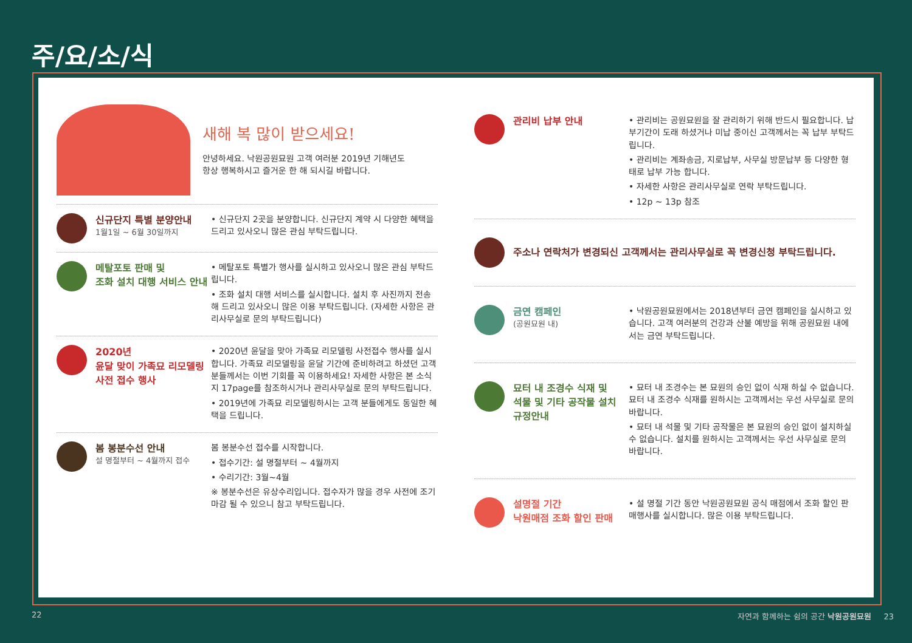주/요/소/식
새해 복 많이 받으세요!
안녕하세요. 낙원공원묘원 고객 여러분 2019년 기해년도
항상 행복하시고 즐거운 한 해 되시길 바랍니다.
신규단지 특별 분양안내
1월1일 ~ 6월 30일까지
• 신규단지 2곳을 분양합니다. 신규단지 계약 시 다양한 혜택을 드리고 있사오니 많은 관심 부탁드립니다.
메탈포토 판매 및
조화 설치 대행 서비스 안내
• 메탈포토 특별가 행사를 실시하고 있사오니 많은 관심 부탁드립니다.
• 조화 설치 대행 서비스를 실시합니다. 설치 후 사진까지 전송해 드리고 있사오니 많은 이용 부탁드립니다. (자세한 사항은 관리사무실로 문의 부탁드립니다)
2020년
윤달 맞이 가족묘 리모델링
사전 접수 행사
• 2020년 윤달을 맞아 가족묘 리모델링 사전접수 행사를 실시합니다. 가족묘 리모델링을 윤달 기간에 준비하려고 하셨던 고객 분들께서는 이번 기회를 꼭 이용하세요! 자세한 사항은 본 소식지 17page를 참조하시거나 관리사무실로 문의 부탁드립니다.
• 2019년에 가족묘 리모델링하시는 고객 분들에게도 동일한 혜택을 드립니다.
봄 봉분수선 안내
설 명절부터 ~ 4월까지 접수
봄 봉분수선 접수를 시작합니다.
• 접수기간: 설 명절부터 ~ 4월까지
• 수리기간: 3월~4월
※ 봉분수선은 유상수리입니다. 접수자가 많을 경우 사전에 조기 마감 될 수 있으니 참고 부탁드립니다.
관리비 납부 안내 • 관리비는 공원묘원을 잘 관리하기 위해 반드시 필요합니다. 납부기간이 도래 하셨거나 미납 중이신 고객께서는 꼭 납부 부탁드립니다.
• 관리비는 계좌송금, 지로납부, 사무실 방문납부 등 다양한 형태로 납부 가능 합니다.
• 자세한 사항은 관리사무실로 연락 부탁드립니다.
• 12p ~ 13p 참조
주소나 연락처가 변경되신 고객께서는 관리사무실로 꼭 변경신청 부탁드립니다.
금연 캠페인
(공원묘원 내)
• 낙원공원묘원에서는 2018년부터 금연 캠페인을 실시하고 있습니다. 고객 여러분의 건강과 산불 예방을 위해 공원묘원 내에서는 금연 부탁드립니다.
묘터 내 조경수 식재 및
석물 및 기타 공작물 설치
규정안내
• 묘터 내 조경수는 본 묘원의 승인 없이 식재 하실 수 없습니다. 묘터 내 조경수 식재를 원하시는 고객께서는 우선 사무실로 문의 바랍니다.
• 묘터 내 석물 및 기타 공작물은 본 묘원의 승인 없이 설치하실 수 없습니다. 설치를 원하시는 고객께서는 우선 사무실로 문의 바랍니다.
설명절 기간
낙원매점 조화 할인 판매
• 설 명절 기간 동안 낙원공원묘원 공식 매점에서 조화 할인 판매행사를 실시합니다. 많은 이용 부탁드립니다.
22
자연과 함께하는 쉼의 공간 낙원공원묘원 23